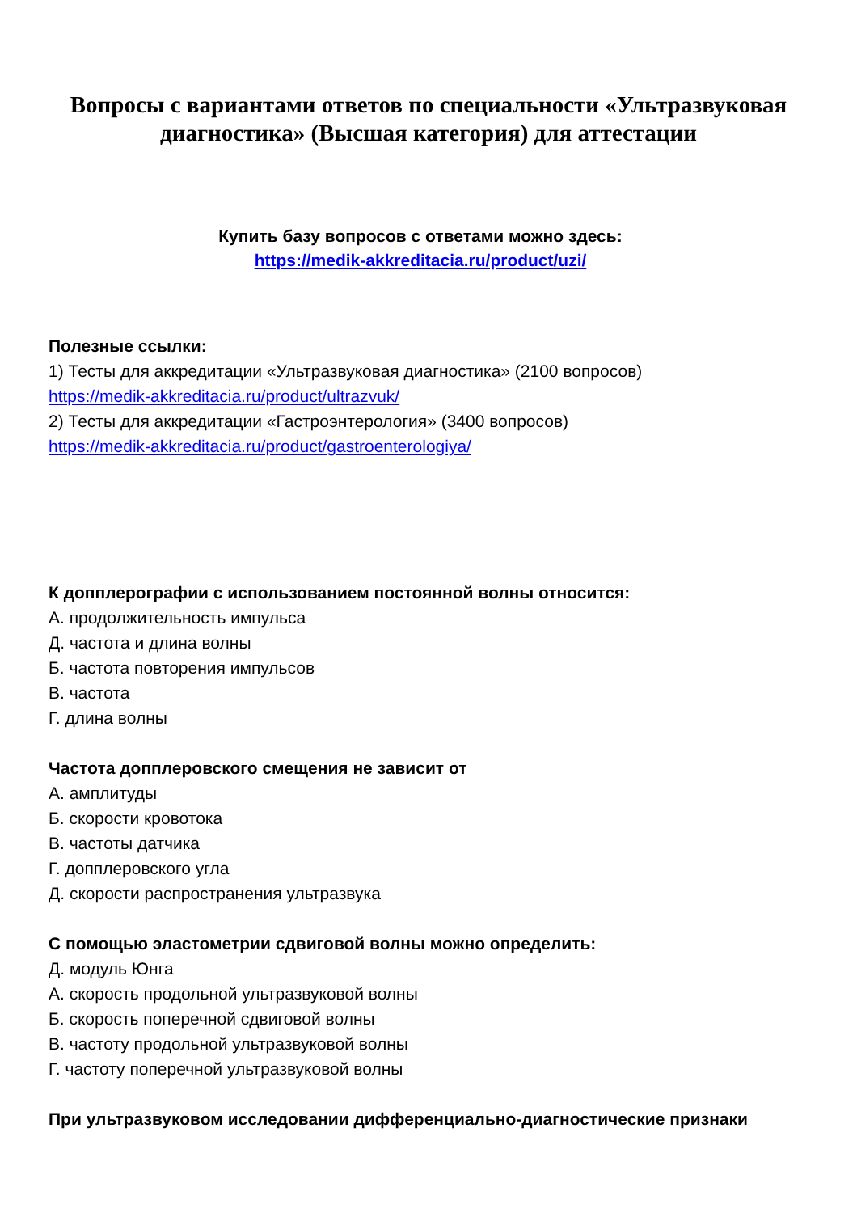Вопросы с вариантами ответов по специальности «Ультразвуковая диагностика» (Высшая категория) для аттестации
Купить базу вопросов с ответами можно здесь:
https://medik-akkreditacia.ru/product/uzi/
Полезные ссылки:
1) Тесты для аккредитации «Ультразвуковая диагностика» (2100 вопросов)
https://medik-akkreditacia.ru/product/ultrazvuk/
2) Тесты для аккредитации «Гастроэнтерология» (3400 вопросов)
https://medik-akkreditacia.ru/product/gastroenterologiya/
К допплерографии с использованием постоянной волны относится:
А. продолжительность импульса
Д. частота и длина волны
Б. частота повторения импульсов
В. частота
Г. длина волны
Частота допплеровского смещения не зависит от
А. амплитуды
Б. скорости кровотока
В. частоты датчика
Г. допплеровского угла
Д. скорости распространения ультразвука
С помощью эластометрии сдвиговой волны можно определить:
Д. модуль Юнга
А. скорость продольной ультразвуковой волны
Б. скорость поперечной сдвиговой волны
В. частоту продольной ультразвуковой волны
Г. частоту поперечной ультразвуковой волны
При ультразвуковом исследовании дифференциально-диагностические признаки